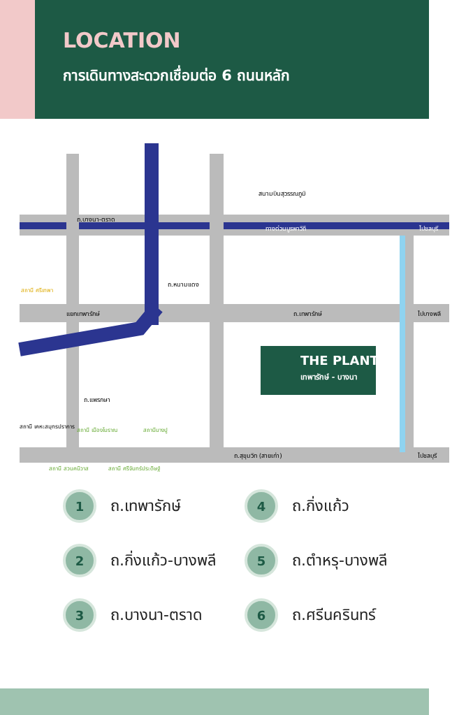LOCATION
การเดินทางสะดวกเชื่อมต่อ 6 ถนนหลัก
THE PLANT
เทพารักษ์ - บางนา
สนามบินสุวรรณภูมิ
ถ.บางนา-ตราด
ทางด่วนบูรพาวิถี ไปชลบุรี
แยกเทพารักษ์ ถ.เทพารักษ์ ไปบางพลี
ถ.หนามแดง
ถ.แพรกษา
ถ.สุขุมวิท (สายเก่า) ไปชลบุรี
สถานี เคหะสมุทรปราการ
สถานี เมืองโบราณ สถานีบางปู
สถานี สวนคนิวาส สถานี ศรีจันทร์ประดิษฐ์
สถานี ศรีเทพา
1 ถ.เทพารักษ์
4 ถ.กิ่งแก้ว
2 ถ.กิ่งแก้ว-บางพลี
5 ถ.ตำหรุ-บางพลี
3 ถ.บางนา-ตราด
6 ถ.ศรีนครินทร์